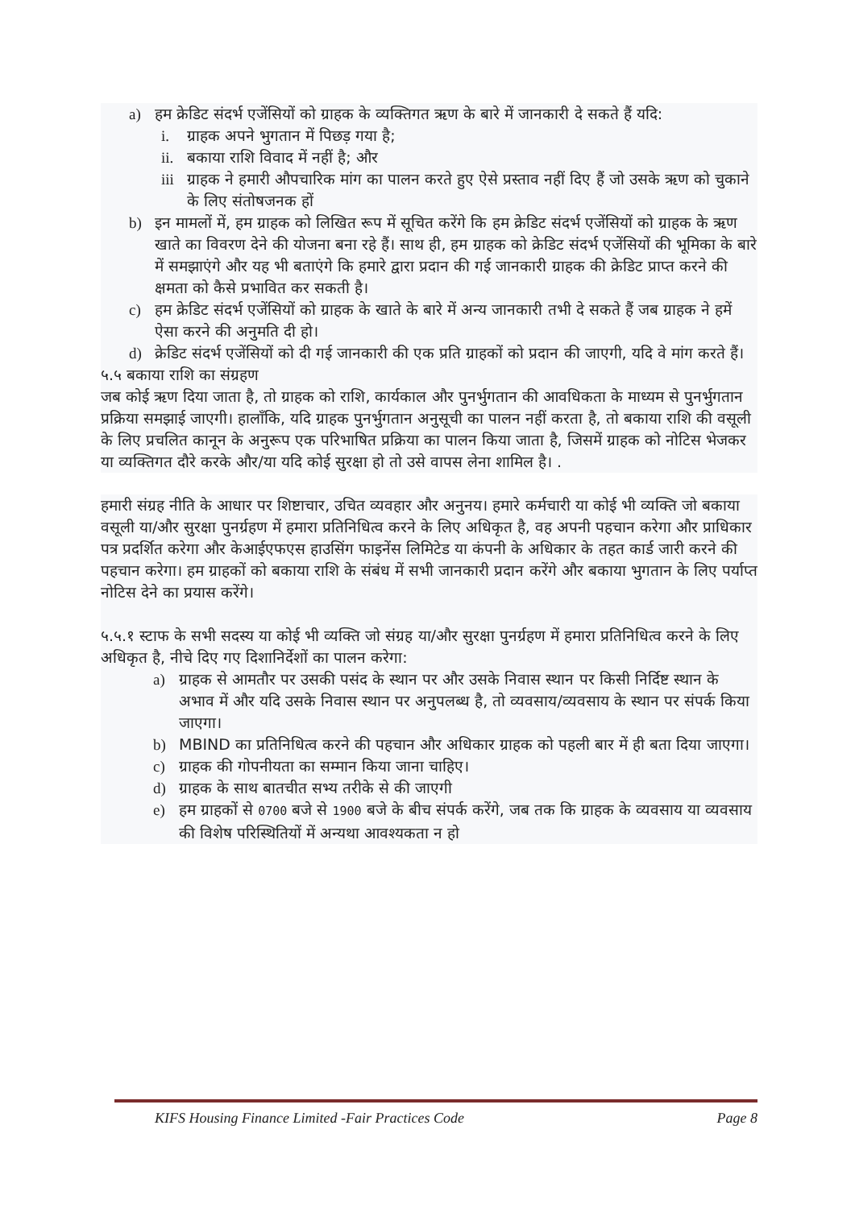a) हम क्रेडिट संदर्भ एजेंसियों को ग्राहक के व्यक्तिगत ऋण के बारे में जानकारी दे सकते हैं यदि:
i. ग्राहक अपने भुगतान में पिछड़ गया है;
ii. बकाया राशि विवाद में नहीं है; और
iii ग्राहक ने हमारी औपचारिक मांग का पालन करते हुए ऐसे प्रस्ताव नहीं दिए हैं जो उसके ऋण को चुकाने के लिए संतोषजनक हों
b) इन मामलों में, हम ग्राहक को लिखित रूप में सूचित करेंगे कि हम क्रेडिट संदर्भ एजेंसियों को ग्राहक के ऋण खाते का विवरण देने की योजना बना रहे हैं। साथ ही, हम ग्राहक को क्रेडिट संदर्भ एजेंसियों की भूमिका के बारे में समझाएंगे और यह भी बताएंगे कि हमारे द्वारा प्रदान की गई जानकारी ग्राहक की क्रेडिट प्राप्त करने की क्षमता को कैसे प्रभावित कर सकती है।
c) हम क्रेडिट संदर्भ एजेंसियों को ग्राहक के खाते के बारे में अन्य जानकारी तभी दे सकते हैं जब ग्राहक ने हमें ऐसा करने की अनुमति दी हो।
d) क्रेडिट संदर्भ एजेंसियों को दी गई जानकारी की एक प्रति ग्राहकों को प्रदान की जाएगी, यदि वे मांग करते हैं।
५.५ बकाया राशि का संग्रहण
जब कोई ऋण दिया जाता है, तो ग्राहक को राशि, कार्यकाल और पुनर्भुगतान की आवधिकता के माध्यम से पुनर्भुगतान प्रक्रिया समझाई जाएगी। हालाँकि, यदि ग्राहक पुनर्भुगतान अनुसूची का पालन नहीं करता है, तो बकाया राशि की वसूली के लिए प्रचलित कानून के अनुरूप एक परिभाषित प्रक्रिया का पालन किया जाता है, जिसमें ग्राहक को नोटिस भेजकर या व्यक्तिगत दौरे करके और/या यदि कोई सुरक्षा हो तो उसे वापस लेना शामिल है। .
हमारी संग्रह नीति के आधार पर शिष्टाचार, उचित व्यवहार और अनुनय। हमारे कर्मचारी या कोई भी व्यक्ति जो बकाया वसूली या/और सुरक्षा पुनर्ग्रहण में हमारा प्रतिनिधित्व करने के लिए अधिकृत है, वह अपनी पहचान करेगा और प्राधिकार पत्र प्रदर्शित करेगा और केआईएफएस हाउसिंग फाइनेंस लिमिटेड या कंपनी के अधिकार के तहत कार्ड जारी करने की पहचान करेगा। हम ग्राहकों को बकाया राशि के संबंध में सभी जानकारी प्रदान करेंगे और बकाया भुगतान के लिए पर्याप्त नोटिस देने का प्रयास करेंगे।
५.५.१ स्टाफ के सभी सदस्य या कोई भी व्यक्ति जो संग्रह या/और सुरक्षा पुनर्ग्रहण में हमारा प्रतिनिधित्व करने के लिए अधिकृत है, नीचे दिए गए दिशानिर्देशों का पालन करेगा:
a) ग्राहक से आमतौर पर उसकी पसंद के स्थान पर और उसके निवास स्थान पर किसी निर्दिष्ट स्थान के अभाव में और यदि उसके निवास स्थान पर अनुपलब्ध है, तो व्यवसाय/व्यवसाय के स्थान पर संपर्क किया जाएगा।
b) MBIND का प्रतिनिधित्व करने की पहचान और अधिकार ग्राहक को पहली बार में ही बता दिया जाएगा।
c) ग्राहक की गोपनीयता का सम्मान किया जाना चाहिए।
d) ग्राहक के साथ बातचीत सभ्य तरीके से की जाएगी
e) हम ग्राहकों से 0700 बजे से 1900 बजे के बीच संपर्क करेंगे, जब तक कि ग्राहक के व्यवसाय या व्यवसाय की विशेष परिस्थितियों में अन्यथा आवश्यकता न हो
KIFS Housing Finance Limited -Fair Practices Code Page 8